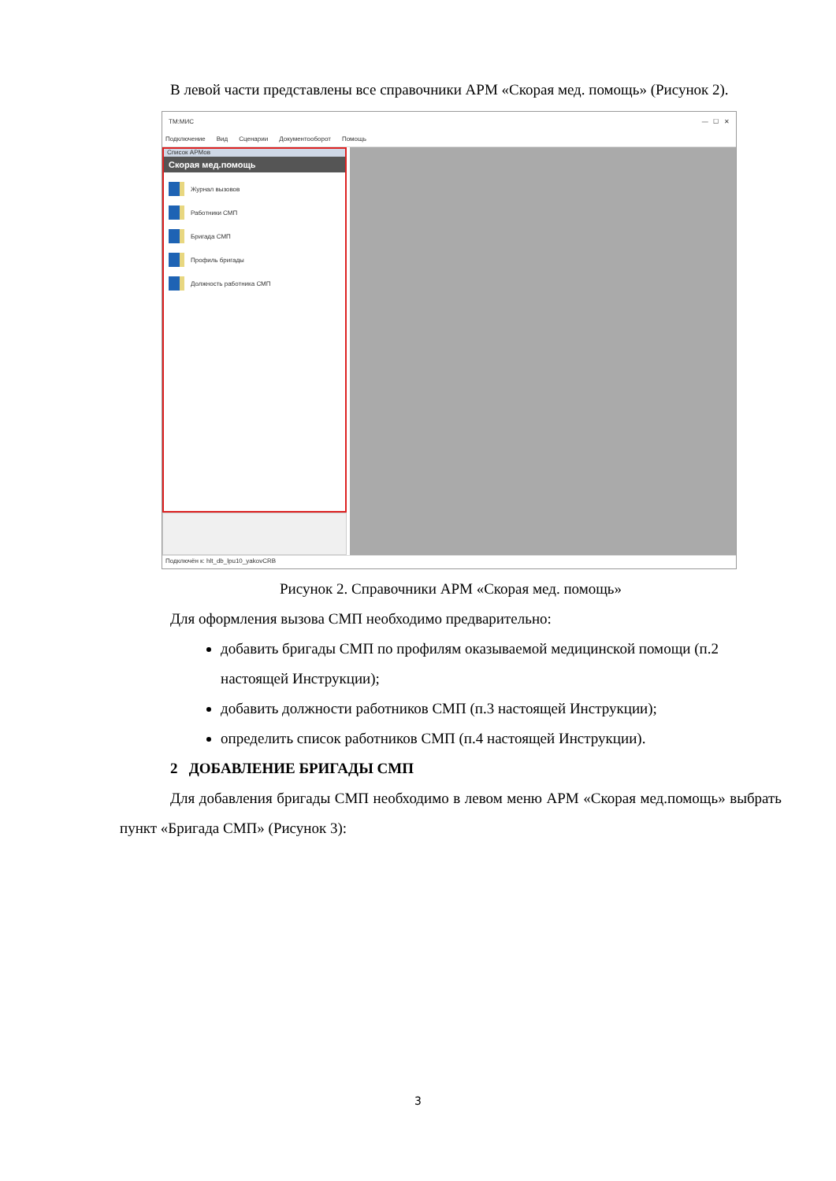В левой части представлены все справочники АРМ «Скорая мед. помощь» (Рисунок 2).
ТМ:МИС — ☐ ✕
Подключение Вид Сценарии Документооборот Помощь
Список АРМов
Скорая мед.помощь
Журнал вызовов
Работники СМП
Бригада СМП
Профиль бригады
Должность работника СМП
Подключён к: hlt_db_lpu10_yakovCRB
Рисунок 2. Справочники АРМ «Скорая мед. помощь»
Для оформления вызова СМП необходимо предварительно:
добавить бригады СМП по профилям оказываемой медицинской помощи (п.2 настоящей Инструкции);
добавить должности работников СМП (п.3 настоящей Инструкции);
определить список работников СМП (п.4 настоящей Инструкции).
2 ДОБАВЛЕНИЕ БРИГАДЫ СМП
Для добавления бригады СМП необходимо в левом меню АРМ «Скорая мед.помощь» выбрать пункт «Бригада СМП» (Рисунок 3):
3